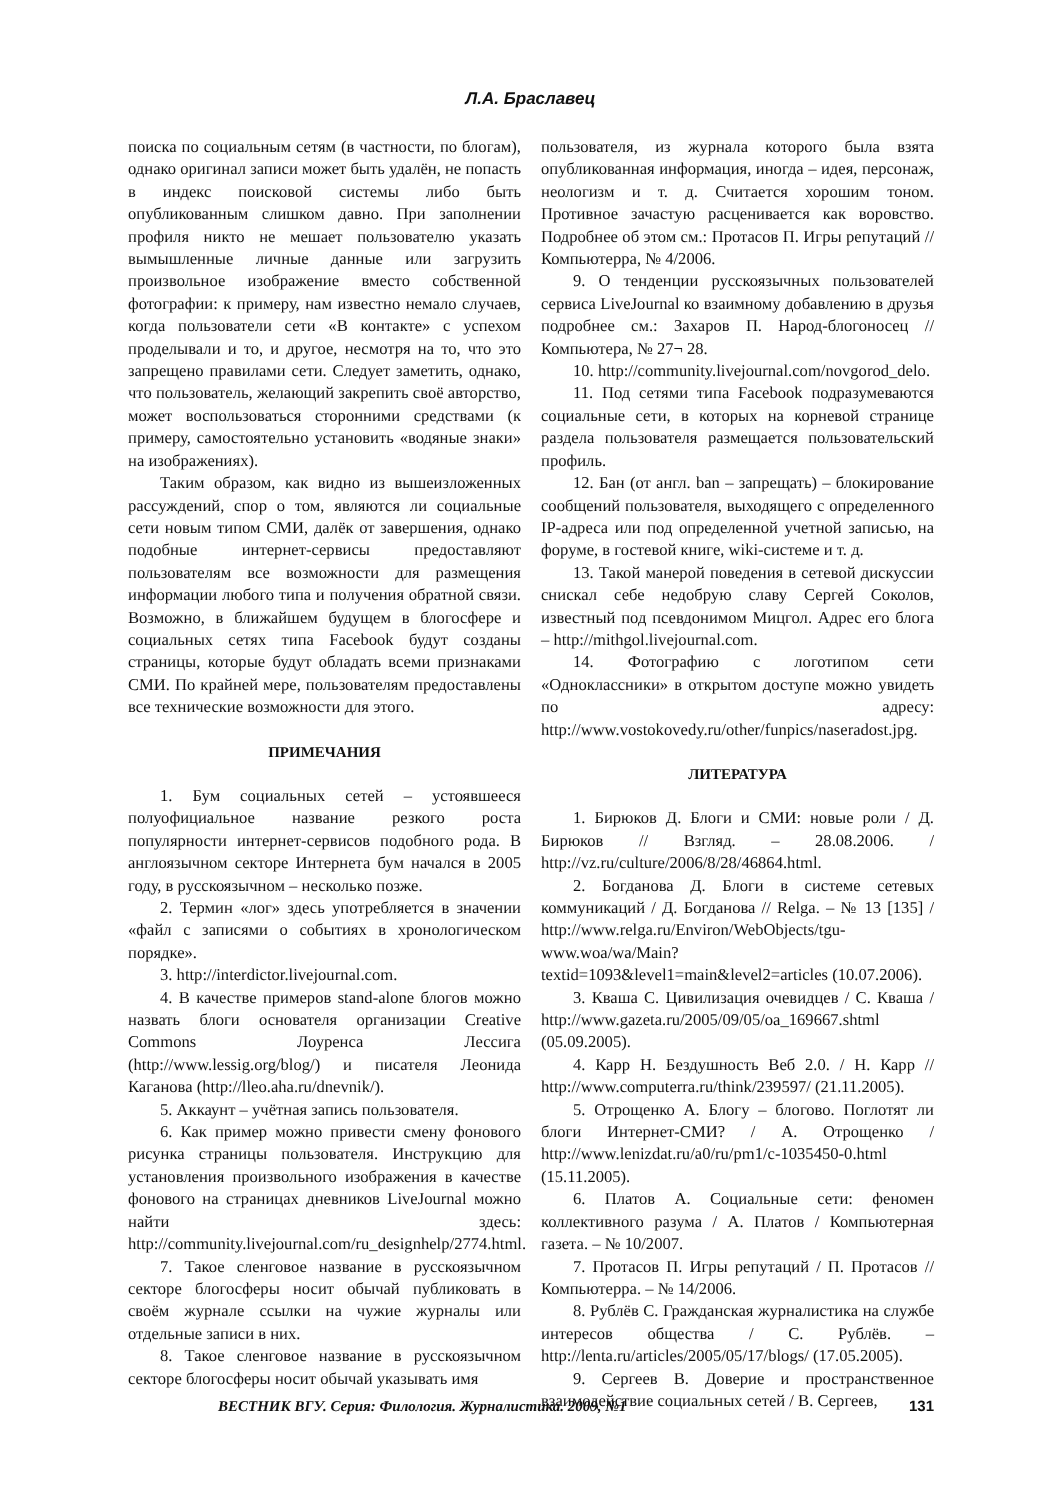Л.А. Браславец
поиска по социальным сетям (в частности, по блогам), однако оригинал записи может быть удалён, не попасть в индекс поисковой системы либо быть опубликованным слишком давно. При заполнении профиля никто не мешает пользователю указать вымышленные личные данные или загрузить произвольное изображение вместо собственной фотографии: к примеру, нам известно немало случаев, когда пользователи сети «В контакте» с успехом проделывали и то, и другое, несмотря на то, что это запрещено правилами сети. Следует заметить, однако, что пользователь, желающий закрепить своё авторство, может воспользоваться сторонними средствами (к примеру, самостоятельно установить «водяные знаки» на изображениях).
Таким образом, как видно из вышеизложенных рассуждений, спор о том, являются ли социальные сети новым типом СМИ, далёк от завершения, однако подобные интернет-сервисы предоставляют пользователям все возможности для размещения информации любого типа и получения обратной связи. Возможно, в ближайшем будущем в блогосфере и социальных сетях типа Facebook будут созданы страницы, которые будут обладать всеми признаками СМИ. По крайней мере, пользователям предоставлены все технические возможности для этого.
ПРИМЕЧАНИЯ
1. Бум социальных сетей – устоявшееся полуофициальное название резкого роста популярности интернет-сервисов подобного рода. В англоязычном секторе Интернета бум начался в 2005 году, в русскоязычном – несколько позже.
2. Термин «лог» здесь употребляется в значении «файл с записями о событиях в хронологическом порядке».
3. http://interdictor.livejournal.com.
4. В качестве примеров stand-alone блогов можно назвать блоги основателя организации Creative Commons Лоуренса Лессига (http://www.lessig.org/blog/) и писателя Леонида Каганова (http://lleo.aha.ru/dnevnik/).
5. Аккаунт – учётная запись пользователя.
6. Как пример можно привести смену фонового рисунка страницы пользователя. Инструкцию для установления произвольного изображения в качестве фонового на страницах дневников LiveJournal можно найти здесь: http://community.livejournal.com/ru_designhelp/2774.html.
7. Такое сленговое название в русскоязычном секторе блогосферы носит обычай публиковать в своём журнале ссылки на чужие журналы или отдельные записи в них.
8. Такое сленговое название в русскоязычном секторе блогосферы носит обычай указывать имя
пользователя, из журнала которого была взята опубликованная информация, иногда – идея, персонаж, неологизм и т. д. Считается хорошим тоном. Противное зачастую расценивается как воровство. Подробнее об этом см.: Протасов П. Игры репутаций // Компьютерра, № 4/2006.
9. О тенденции русскоязычных пользователей сервиса LiveJournal ко взаимному добавлению в друзья подробнее см.: Захаров П. Народ-блогоносец // Компьютера, № 27¬ 28.
10. http://community.livejournal.com/novgorod_delo.
11. Под сетями типа Facebook подразумеваются социальные сети, в которых на корневой странице раздела пользователя размещается пользовательский профиль.
12. Бан (от англ. ban – запрещать) – блокирование сообщений пользователя, выходящего с определенного IP-адреса или под определенной учетной записью, на форуме, в гостевой книге, wiki-системе и т. д.
13. Такой манерой поведения в сетевой дискуссии снискал себе недобрую славу Сергей Соколов, известный под псевдонимом Мицгол. Адрес его блога – http://mithgol.livejournal.com.
14. Фотографию с логотипом сети «Одноклассники» в открытом доступе можно увидеть по адресу: http://www.vostokovedy.ru/other/funpics/naseradost.jpg.
ЛИТЕРАТУРА
1. Бирюков Д. Блоги и СМИ: новые роли / Д. Бирюков // Взгляд. – 28.08.2006. / http://vz.ru/culture/2006/8/28/46864.html.
2. Богданова Д. Блоги в системе сетевых коммуникаций / Д. Богданова // Relga. – № 13 [135] / http://www.relga.ru/Environ/WebObjects/tgu-www.woa/wa/Main?textid=1093&level1=main&level2=articles (10.07.2006).
3. Кваша С. Цивилизация очевидцев / С. Кваша / http://www.gazeta.ru/2005/09/05/oa_169667.shtml (05.09.2005).
4. Карр Н. Бездушность Веб 2.0. / Н. Карр // http://www.computerra.ru/think/239597/ (21.11.2005).
5. Отрощенко А. Блогу – блогово. Поглотят ли блоги Интернет-СМИ? / А. Отрощенко / http://www.lenizdat.ru/a0/ru/pm1/c-1035450-0.html (15.11.2005).
6. Платов А. Социальные сети: феномен коллективного разума / А. Платов / Компьютерная газета. – № 10/2007.
7. Протасов П. Игры репутаций / П. Протасов // Компьютерра. – № 14/2006.
8. Рублёв С. Гражданская журналистика на службе интересов общества / С. Рублёв. – http://lenta.ru/articles/2005/05/17/blogs/ (17.05.2005).
9. Сергеев В. Доверие и пространственное взаимодействие социальных сетей / В. Сергеев,
ВЕСТНИК ВГУ. Серия: Филология. Журналистика. 2009, №1 131